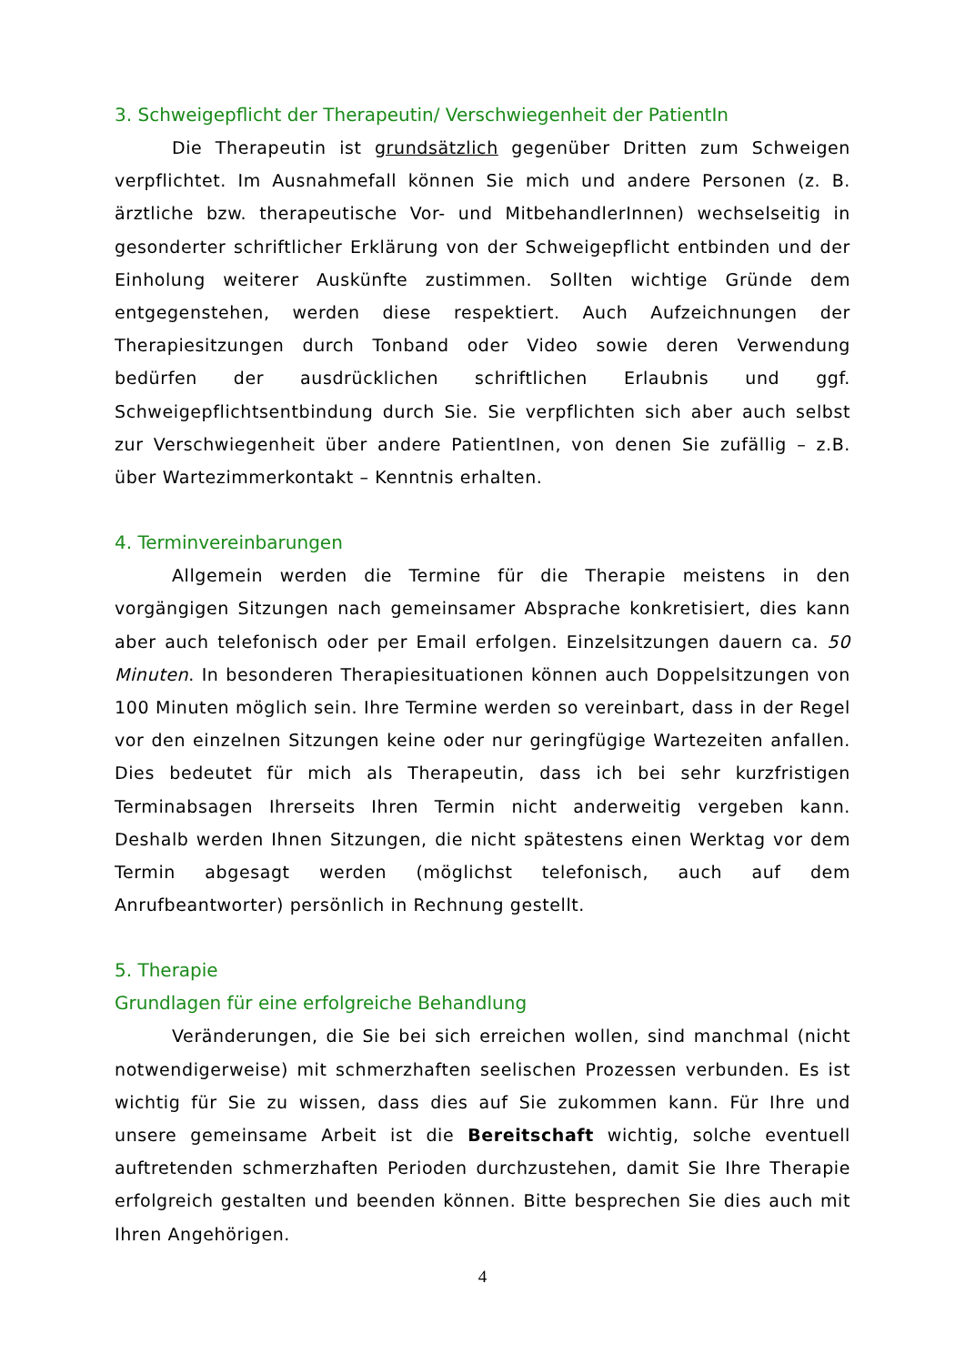3. Schweigepflicht der Therapeutin/ Verschwiegenheit der PatientIn
Die Therapeutin ist grundsätzlich gegenüber Dritten zum Schweigen verpflichtet. Im Ausnahmefall können Sie mich und andere Personen (z. B. ärztliche bzw. therapeutische Vor- und MitbehandlerInnen) wechselseitig in gesonderter schriftlicher Erklärung von der Schweigepflicht entbinden und der Einholung weiterer Auskünfte zustimmen. Sollten wichtige Gründe dem entgegenstehen, werden diese respektiert. Auch Aufzeichnungen der Therapiesitzungen durch Tonband oder Video sowie deren Verwendung bedürfen der ausdrücklichen schriftlichen Erlaubnis und ggf. Schweigepflichtsentbindung durch Sie. Sie verpflichten sich aber auch selbst zur Verschwiegenheit über andere PatientInen, von denen Sie zufällig – z.B. über Wartezimmerkontakt – Kenntnis erhalten.
4. Terminvereinbarungen
Allgemein werden die Termine für die Therapie meistens in den vorgängigen Sitzungen nach gemeinsamer Absprache konkretisiert, dies kann aber auch telefonisch oder per Email erfolgen. Einzelsitzungen dauern ca. 50 Minuten. In besonderen Therapiesituationen können auch Doppelsitzungen von 100 Minuten möglich sein. Ihre Termine werden so vereinbart, dass in der Regel vor den einzelnen Sitzungen keine oder nur geringfügige Wartezeiten anfallen. Dies bedeutet für mich als Therapeutin, dass ich bei sehr kurzfristigen Terminabsagen Ihrerseits Ihren Termin nicht anderweitig vergeben kann. Deshalb werden Ihnen Sitzungen, die nicht spätestens einen Werktag vor dem Termin abgesagt werden (möglichst telefonisch, auch auf dem Anrufbeantworter) persönlich in Rechnung gestellt.
5. Therapie
Grundlagen für eine erfolgreiche Behandlung
Veränderungen, die Sie bei sich erreichen wollen, sind manchmal (nicht notwendigerweise) mit schmerzhaften seelischen Prozessen verbunden. Es ist wichtig für Sie zu wissen, dass dies auf Sie zukommen kann. Für Ihre und unsere gemeinsame Arbeit ist die Bereitschaft wichtig, solche eventuell auftretenden schmerzhaften Perioden durchzustehen, damit Sie Ihre Therapie erfolgreich gestalten und beenden können. Bitte besprechen Sie dies auch mit Ihren Angehörigen.
4